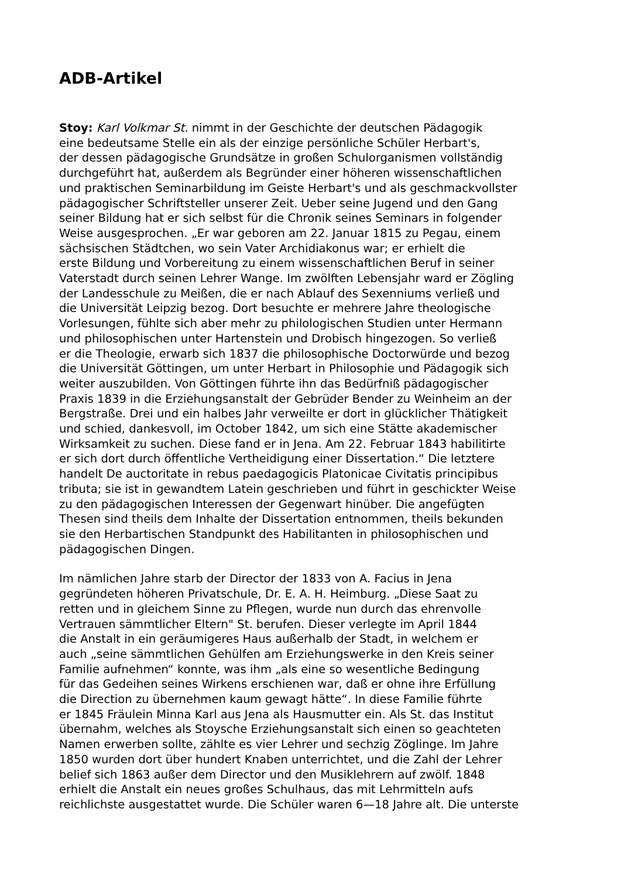ADB-Artikel
Stoy: Karl Volkmar St. nimmt in der Geschichte der deutschen Pädagogik
eine bedeutsame Stelle ein als der einzige persönliche Schüler Herbart's,
der dessen pädagogische Grundsätze in großen Schulorganismen vollständig
durchgeführt hat, außerdem als Begründer einer höheren wissenschaftlichen
und praktischen Seminarbildung im Geiste Herbart's und als geschmackvollster
pädagogischer Schriftsteller unserer Zeit. Ueber seine Jugend und den Gang
seiner Bildung hat er sich selbst für die Chronik seines Seminars in folgender
Weise ausgesprochen. „Er war geboren am 22. Januar 1815 zu Pegau, einem
sächsischen Städtchen, wo sein Vater Archidiakonus war; er erhielt die
erste Bildung und Vorbereitung zu einem wissenschaftlichen Beruf in seiner
Vaterstadt durch seinen Lehrer Wange. Im zwölften Lebensjahr ward er Zögling
der Landesschule zu Meißen, die er nach Ablauf des Sexenniums verließ und
die Universität Leipzig bezog. Dort besuchte er mehrere Jahre theologische
Vorlesungen, fühlte sich aber mehr zu philologischen Studien unter Hermann
und philosophischen unter Hartenstein und Drobisch hingezogen. So verließ
er die Theologie, erwarb sich 1837 die philosophische Doctorwürde und bezog
die Universität Göttingen, um unter Herbart in Philosophie und Pädagogik sich
weiter auszubilden. Von Göttingen führte ihn das Bedürfniß pädagogischer
Praxis 1839 in die Erziehungsanstalt der Gebrüder Bender zu Weinheim an der
Bergstraße. Drei und ein halbes Jahr verweilte er dort in glücklicher Thätigkeit
und schied, dankesvoll, im October 1842, um sich eine Stätte akademischer
Wirksamkeit zu suchen. Diese fand er in Jena. Am 22. Februar 1843 habilitirte
er sich dort durch öffentliche Vertheidigung einer Dissertation.“ Die letztere
handelt De auctoritate in rebus paedagogicis Platonicae Civitatis principibus
tributa; sie ist in gewandtem Latein geschrieben und führt in geschickter Weise
zu den pädagogischen Interessen der Gegenwart hinüber. Die angefügten
Thesen sind theils dem Inhalte der Dissertation entnommen, theils bekunden
sie den Herbartischen Standpunkt des Habilitanten in philosophischen und
pädagogischen Dingen.
Im nämlichen Jahre starb der Director der 1833 von A. Facius in Jena
gegründeten höheren Privatschule, Dr. E. A. H. Heimburg. „Diese Saat zu
retten und in gleichem Sinne zu Pflegen, wurde nun durch das ehrenvolle
Vertrauen sämmtlicher Eltern" St. berufen. Dieser verlegte im April 1844
die Anstalt in ein geräumigeres Haus außerhalb der Stadt, in welchem er
auch „seine sämmtlichen Gehülfen am Erziehungswerke in den Kreis seiner
Familie aufnehmen“ konnte, was ihm „als eine so wesentliche Bedingung
für das Gedeihen seines Wirkens erschienen war, daß er ohne ihre Erfüllung
die Direction zu übernehmen kaum gewagt hätte“. In diese Familie führte
er 1845 Fräulein Minna Karl aus Jena als Hausmutter ein. Als St. das Institut
übernahm, welches als Stoysche Erziehungsanstalt sich einen so geachteten
Namen erwerben sollte, zählte es vier Lehrer und sechzig Zöglinge. Im Jahre
1850 wurden dort über hundert Knaben unterrichtet, und die Zahl der Lehrer
belief sich 1863 außer dem Director und den Musiklehrern auf zwölf. 1848
erhielt die Anstalt ein neues großes Schulhaus, das mit Lehrmitteln aufs
reichlichste ausgestattet wurde. Die Schüler waren 6—18 Jahre alt. Die unterste